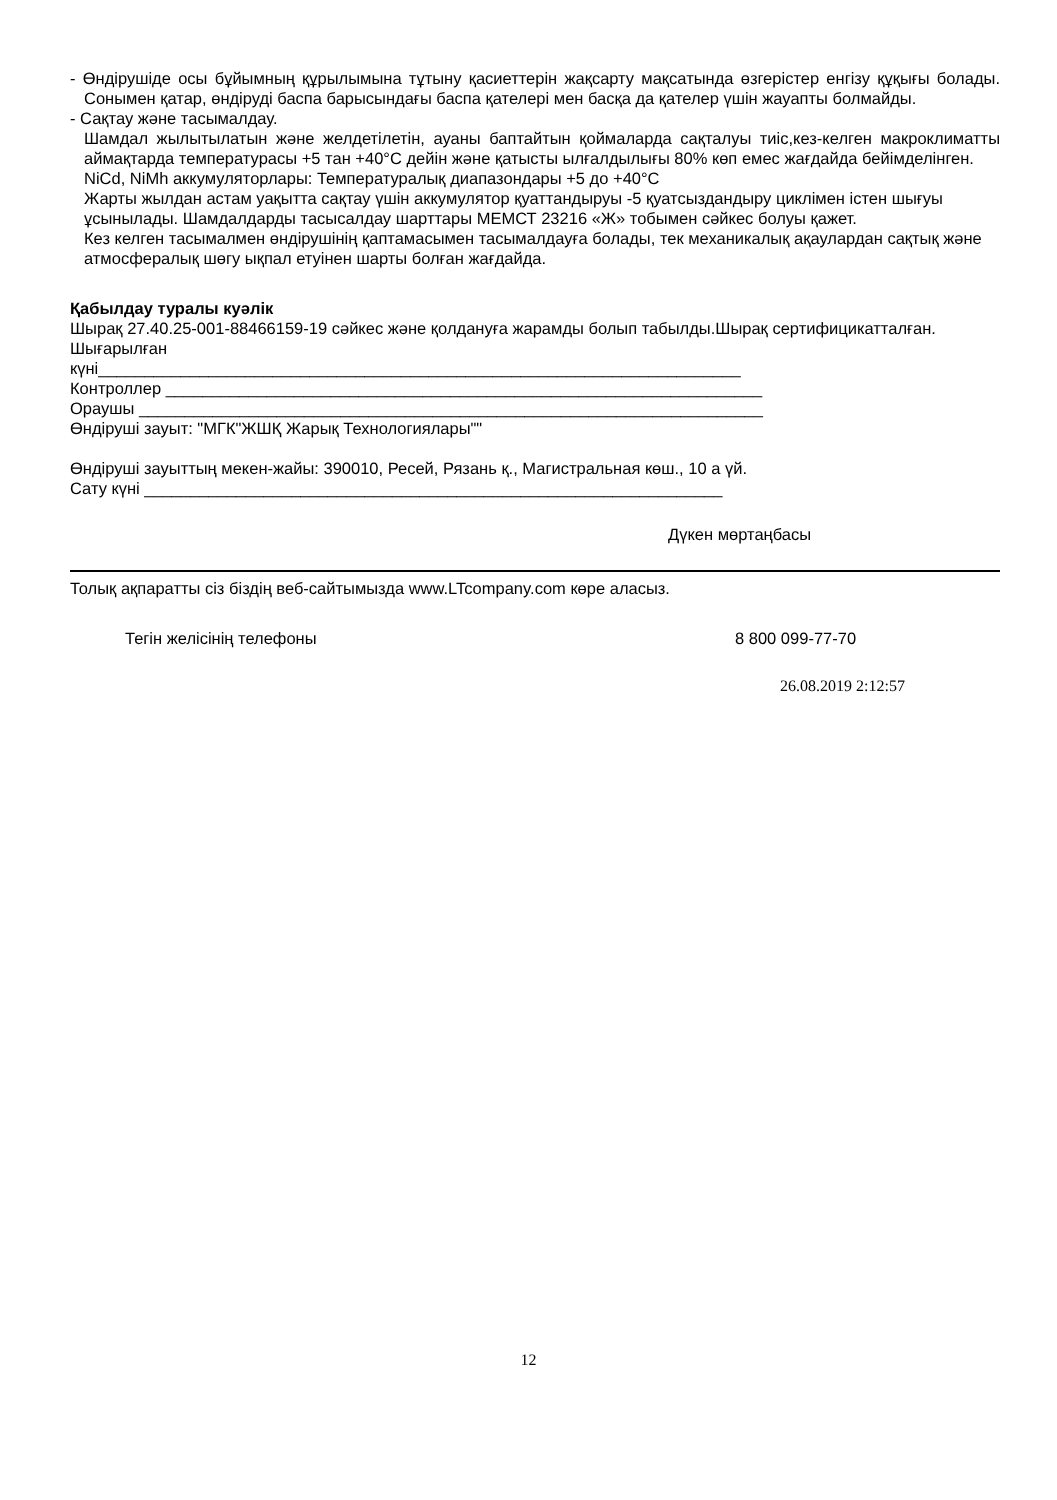- Өндірушіде осы бұйымның құрылымына тұтыну қасиеттерін жақсарту мақсатында өзгерістер енгізу құқығы болады. Сонымен қатар, өндіруді баспа барысындағы баспа қателері мен басқа да қателер үшін жауапты болмайды.
- Сақтау және тасымалдау.
Шамдал жылытылатын және желдетілетін, ауаны баптайтын қоймаларда сақталуы тиіс,кез-келген макроклиматты аймақтарда температурасы +5 тан +40°С дейін және қатысты ылғалдылығы 80% көп емес жағдайда бейімделінген.
NiCd, NiMh аккумуляторлары: Температуралық диапазондары +5 до +40°С
Жарты жылдан астам уақытта сақтау үшін аккумулятор қуаттандыруы -5 қуатсыздандыру циклімен істен шығуы ұсынылады. Шамдалдарды тасысалдау шарттары МЕМСТ 23216 «Ж» тобымен сәйкес болуы қажет.
Кез келген тасымалмен өндірушінің қаптамасымен тасымалдауға болады, тек механикалық ақаулардан сақтық және атмосфералық шөгу ықпал етуінен шарты болған жағдайда.
Қабылдау туралы куәлік
Шырақ 27.40.25-001-88466159-19 сәйкес және қолдануға жарамды болып табылды.Шырақ сертифицикатталған.
Шығарылған
күні______________________________________________________________________
Контроллер _________________________________________________________________
Ораушы ____________________________________________________________________
Өндіруші зауыт: "МГК"ЖШҚ Жарық Технологиялары""
Өндіруші зауыттың мекен-жайы: 390010, Ресей, Рязань қ., Магистральная көш., 10 а үй.
Сату күні _______________________________________________________________
Дүкен мөртаңбасы
Толық ақпаратты сіз біздің веб-сайтымызда www.LTcompany.com көре аласыз.
Тегін желісінің телефоны 8 800 099-77-70
26.08.2019 2:12:57
12